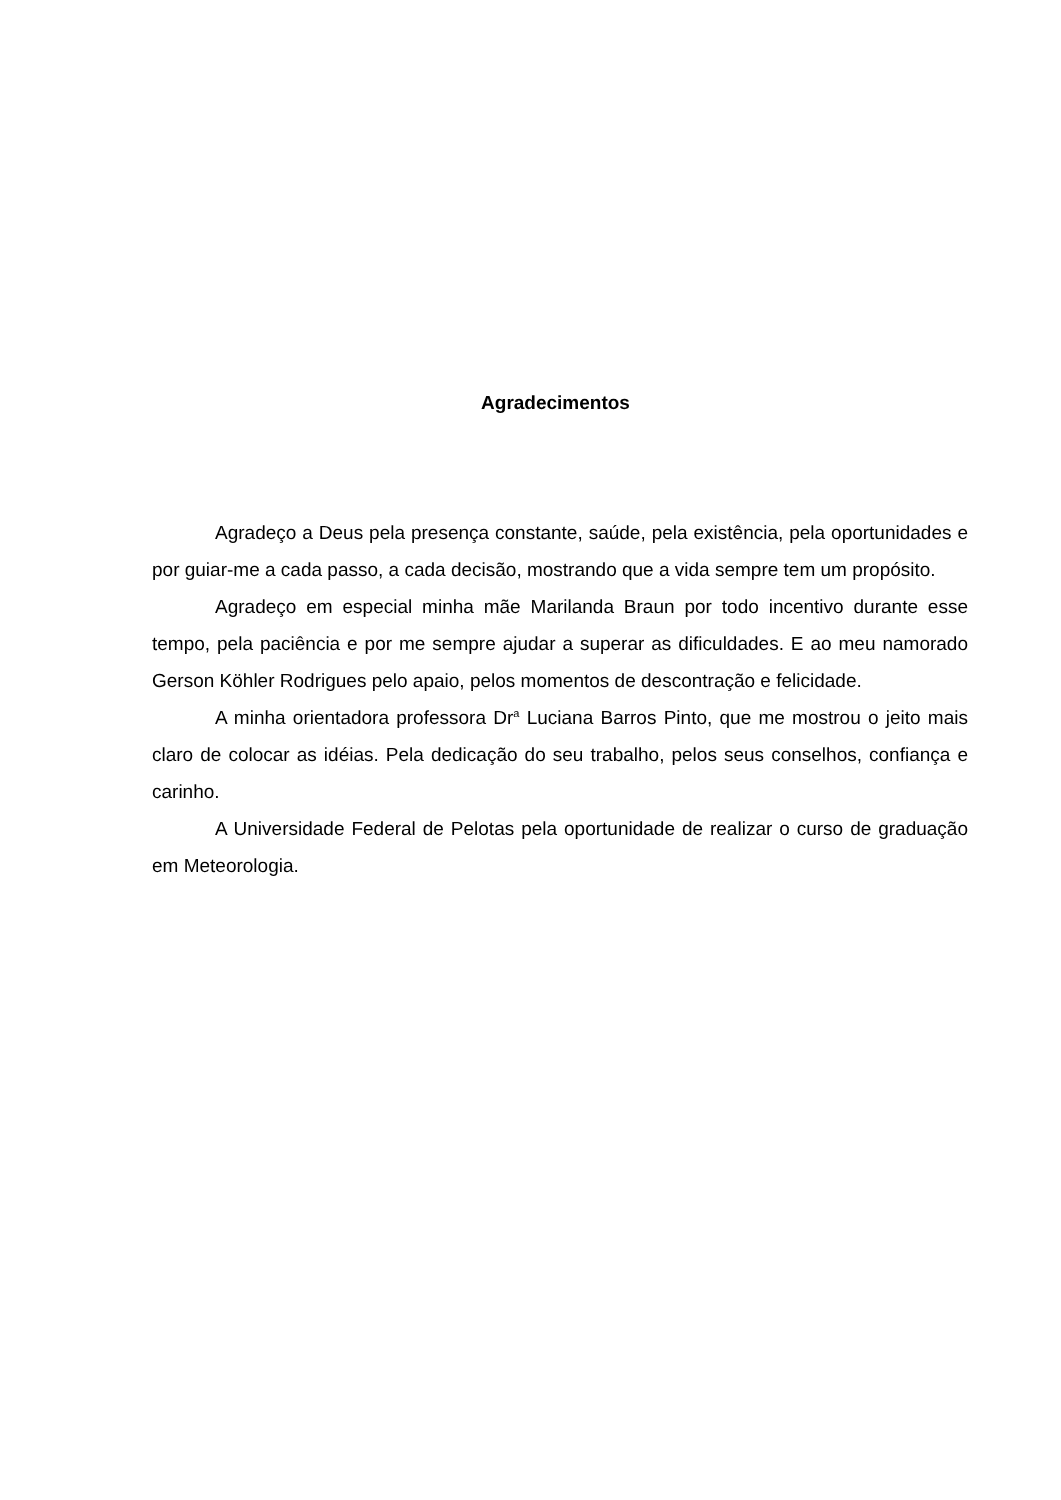Agradecimentos
Agradeço a Deus pela presença constante, saúde, pela existência, pela oportunidades e por guiar-me a cada passo, a cada decisão, mostrando que a vida sempre tem um propósito.
Agradeço em especial minha mãe Marilanda Braun por todo incentivo durante esse tempo, pela paciência e por me sempre ajudar a superar as dificuldades. E ao meu namorado Gerson Köhler Rodrigues pelo apaio, pelos momentos de descontração e felicidade.
A minha orientadora professora Dr<sup>a</sup> Luciana Barros Pinto, que me mostrou o jeito mais claro de colocar as idéias. Pela dedicação do seu trabalho, pelos seus conselhos, confiança e carinho.
A Universidade Federal de Pelotas pela oportunidade de realizar o curso de graduação em Meteorologia.